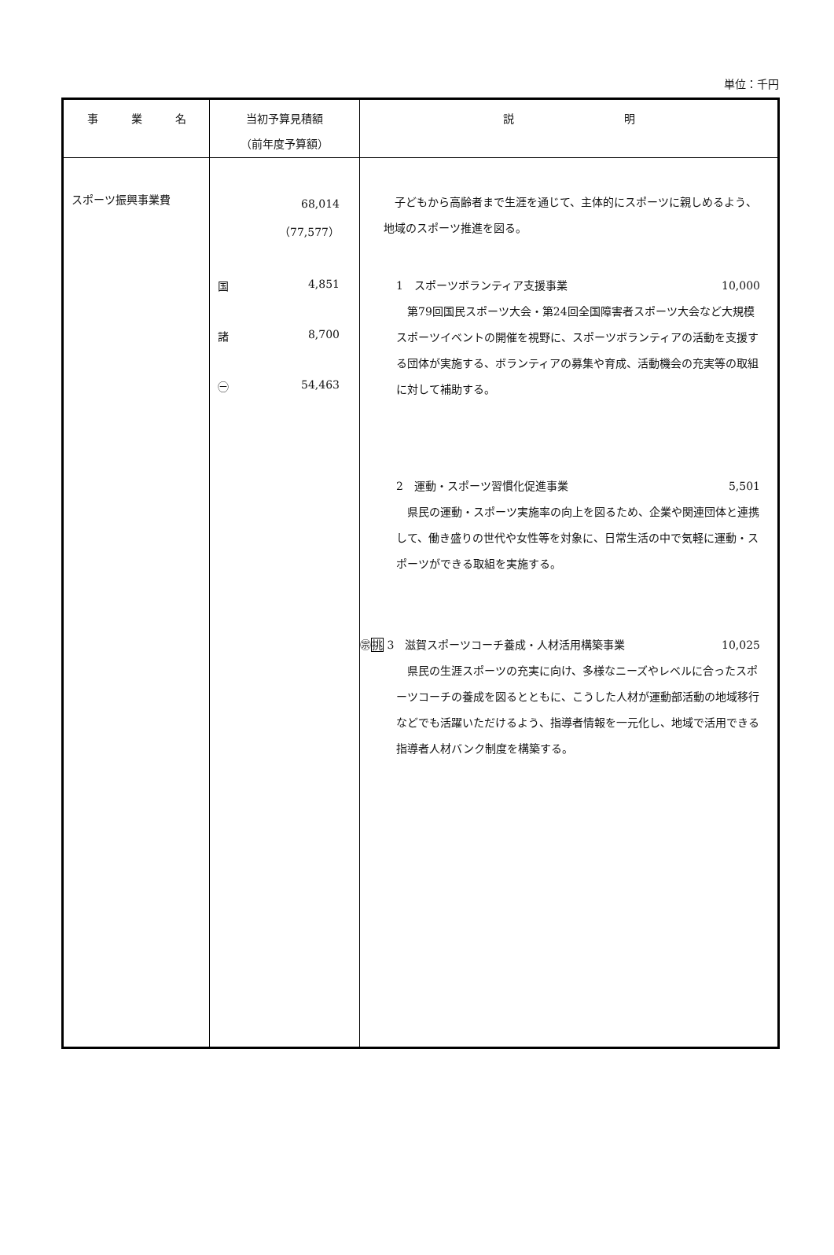単位：千円
| 事 業 名 | 当初予算見積額 （前年度予算額） | 説 明 |
| --- | --- | --- |
| スポーツ振興事業費 | 68,014 （77,577） 国 4,851 諸 8,700 ㊀ 54,463 | 子どもから高齢者まで生涯を通じて、主体的にスポーツに親しめるよう、地域のスポーツ推進を図る。 1 スポーツボランティア支援事業 10,000 第79回国民スポーツ大会・第24回全国障害者スポーツ大会など大規模スポーツイベントの開催を視野に、スポーツボランティアの活動を支援する団体が実施する、ボランティアの募集や育成、活動機会の充実等の取組に対して補助する。 2 運動・スポーツ習慣化促進事業 5,501 県民の運動・スポーツ実施率の向上を図るため、企業や関連団体と連携して、働き盛りの世代や女性等を対象に、日常生活の中で気軽に運動・スポーツができる取組を実施する。 ㊪ 挑 3 滋賀スポーツコーチ養成・人材活用構築事業 10,025 県民の生涯スポーツの充実に向け、多様なニーズやレベルに合ったスポーツコーチの養成を図るとともに、こうした人材が運動部活動の地域移行などでも活躍いただけるよう、指導者情報を一元化し、地域で活用できる指導者人材バンク制度を構築する。 |